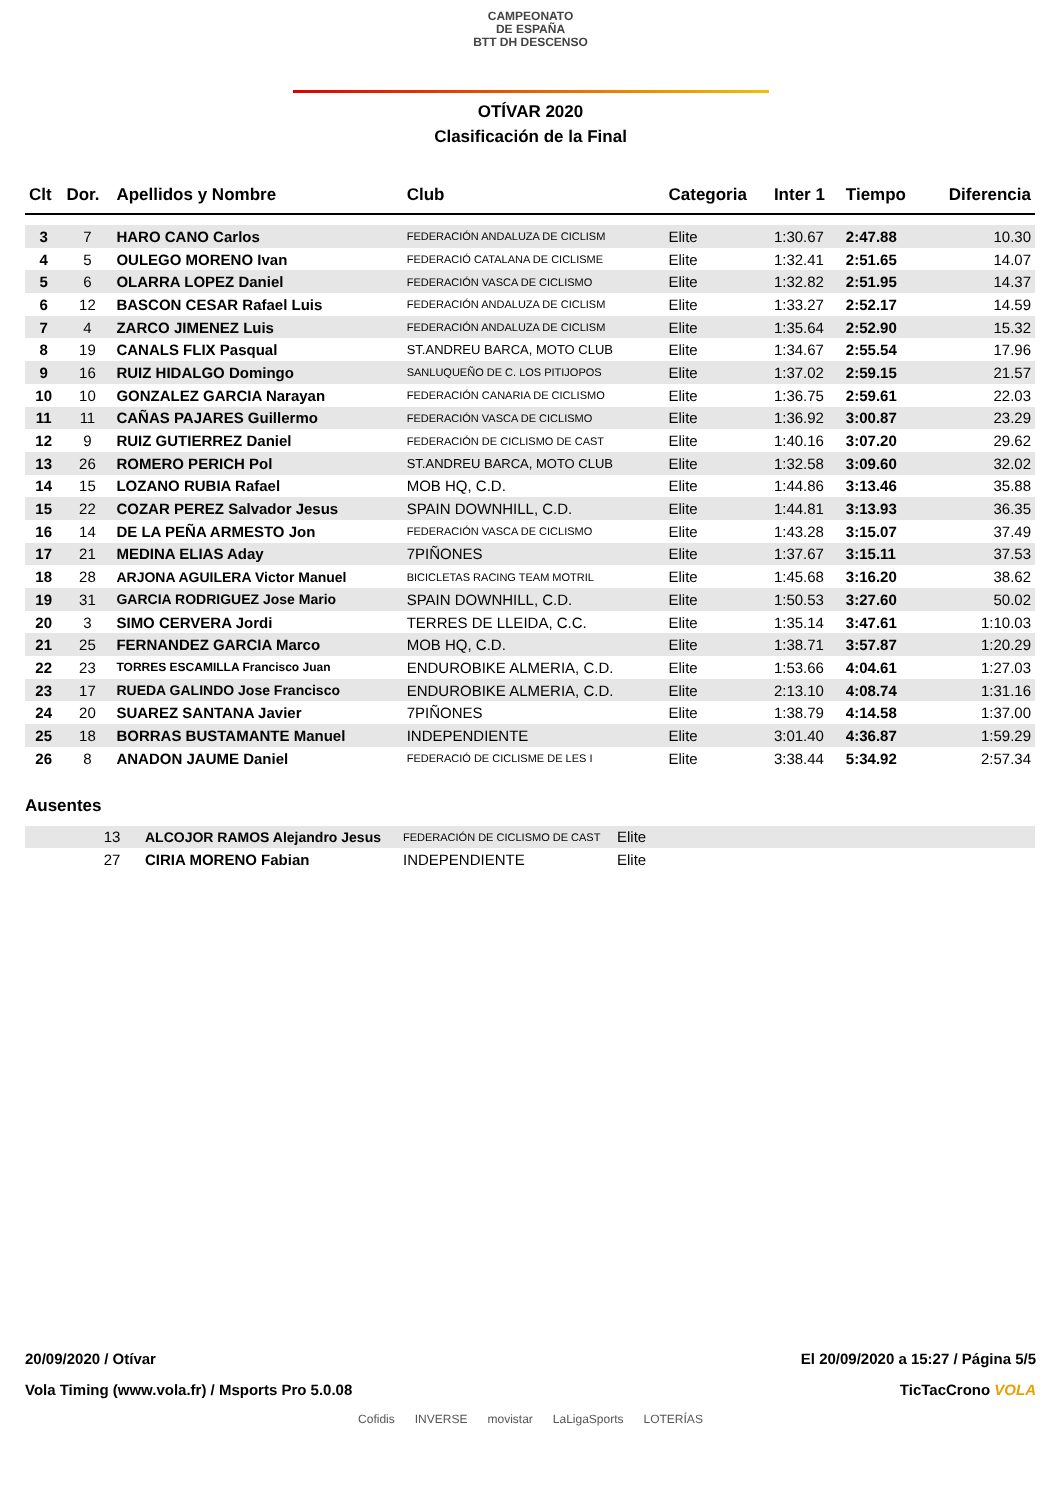CAMPEONATO
DE ESPAÑA
BTT DH DESCENSO
OTÍVAR 2020
Clasificación de la Final
| Clt | Dor. | Apellidos y Nombre | Club | Categoria | Inter 1 | Tiempo | Diferencia |
| --- | --- | --- | --- | --- | --- | --- | --- |
| 3 | 7 | HARO CANO Carlos | FEDERACIÓN ANDALUZA DE CICLISM | Elite | 1:30.67 | 2:47.88 | 10.30 |
| 4 | 5 | OULEGO MORENO Ivan | FEDERACIÓ CATALANA DE CICLISME | Elite | 1:32.41 | 2:51.65 | 14.07 |
| 5 | 6 | OLARRA LOPEZ Daniel | FEDERACIÓN VASCA DE CICLISMO | Elite | 1:32.82 | 2:51.95 | 14.37 |
| 6 | 12 | BASCON CESAR Rafael Luis | FEDERACIÓN ANDALUZA DE CICLISM | Elite | 1:33.27 | 2:52.17 | 14.59 |
| 7 | 4 | ZARCO JIMENEZ Luis | FEDERACIÓN ANDALUZA DE CICLISM | Elite | 1:35.64 | 2:52.90 | 15.32 |
| 8 | 19 | CANALS FLIX Pasqual | ST.ANDREU BARCA, MOTO CLUB | Elite | 1:34.67 | 2:55.54 | 17.96 |
| 9 | 16 | RUIZ HIDALGO Domingo | SANLUQUEÑO DE C. LOS PITIJOPOS | Elite | 1:37.02 | 2:59.15 | 21.57 |
| 10 | 10 | GONZALEZ GARCIA Narayan | FEDERACIÓN CANARIA DE CICLISMO | Elite | 1:36.75 | 2:59.61 | 22.03 |
| 11 | 11 | CAÑAS PAJARES Guillermo | FEDERACIÓN VASCA DE CICLISMO | Elite | 1:36.92 | 3:00.87 | 23.29 |
| 12 | 9 | RUIZ GUTIERREZ Daniel | FEDERACIÓN DE CICLISMO DE CAST | Elite | 1:40.16 | 3:07.20 | 29.62 |
| 13 | 26 | ROMERO PERICH Pol | ST.ANDREU BARCA, MOTO CLUB | Elite | 1:32.58 | 3:09.60 | 32.02 |
| 14 | 15 | LOZANO RUBIA Rafael | MOB HQ, C.D. | Elite | 1:44.86 | 3:13.46 | 35.88 |
| 15 | 22 | COZAR PEREZ Salvador Jesus | SPAIN DOWNHILL, C.D. | Elite | 1:44.81 | 3:13.93 | 36.35 |
| 16 | 14 | DE LA PEÑA ARMESTO Jon | FEDERACIÓN VASCA DE CICLISMO | Elite | 1:43.28 | 3:15.07 | 37.49 |
| 17 | 21 | MEDINA ELIAS Aday | 7PIÑONES | Elite | 1:37.67 | 3:15.11 | 37.53 |
| 18 | 28 | ARJONA AGUILERA Victor Manuel | BICICLETAS RACING TEAM MOTRIL | Elite | 1:45.68 | 3:16.20 | 38.62 |
| 19 | 31 | GARCIA RODRIGUEZ Jose Mario | SPAIN DOWNHILL, C.D. | Elite | 1:50.53 | 3:27.60 | 50.02 |
| 20 | 3 | SIMO CERVERA Jordi | TERRES DE LLEIDA, C.C. | Elite | 1:35.14 | 3:47.61 | 1:10.03 |
| 21 | 25 | FERNANDEZ GARCIA Marco | MOB HQ, C.D. | Elite | 1:38.71 | 3:57.87 | 1:20.29 |
| 22 | 23 | TORRES ESCAMILLA Francisco Juan | ENDUROBIKE ALMERIA, C.D. | Elite | 1:53.66 | 4:04.61 | 1:27.03 |
| 23 | 17 | RUEDA GALINDO Jose Francisco | ENDUROBIKE ALMERIA, C.D. | Elite | 2:13.10 | 4:08.74 | 1:31.16 |
| 24 | 20 | SUAREZ SANTANA Javier | 7PIÑONES | Elite | 1:38.79 | 4:14.58 | 1:37.00 |
| 25 | 18 | BORRAS BUSTAMANTE Manuel | INDEPENDIENTE | Elite | 3:01.40 | 4:36.87 | 1:59.29 |
| 26 | 8 | ANADON JAUME Daniel | FEDERACIÓ DE CICLISME DE LES I | Elite | 3:38.44 | 5:34.92 | 2:57.34 |
Ausentes
| | 13 | ALCOJOR RAMOS Alejandro Jesus | FEDERACIÓN DE CICLISMO DE CAST | Elite |
| | 27 | CIRIA MORENO Fabian | INDEPENDIENTE | Elite |
20/09/2020 / Otívar El 20/09/2020 a 15:27 / Página 5/5
Vola Timing (www.vola.fr) / Msports Pro 5.0.08 TicTacCrono VOLA
Cofidis INVERSE movistar LaLigaSports LOTERÍAS